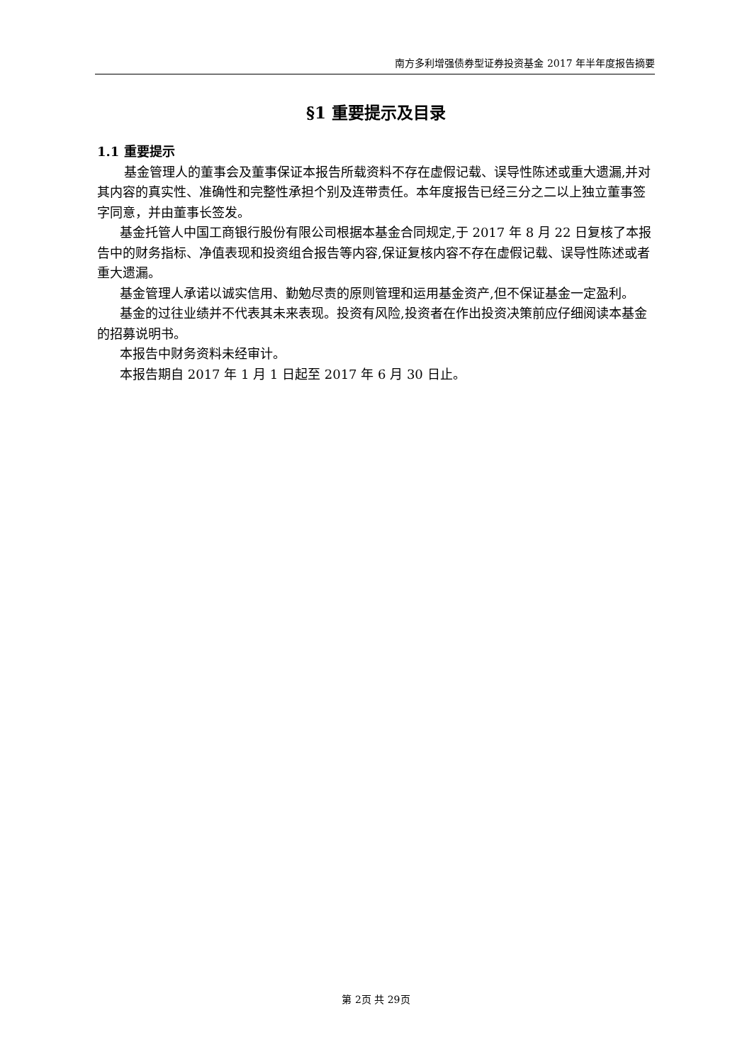南方多利增强债券型证券投资基金 2017 年半年度报告摘要
§1 重要提示及目录
1.1 重要提示
基金管理人的董事会及董事保证本报告所载资料不存在虚假记载、误导性陈述或重大遗漏,并对其内容的真实性、准确性和完整性承担个别及连带责任。本年度报告已经三分之二以上独立董事签字同意，并由董事长签发。
基金托管人中国工商银行股份有限公司根据本基金合同规定,于 2017 年 8 月 22 日复核了本报告中的财务指标、净值表现和投资组合报告等内容,保证复核内容不存在虚假记载、误导性陈述或者重大遗漏。
基金管理人承诺以诚实信用、勤勉尽责的原则管理和运用基金资产,但不保证基金一定盈利。
基金的过往业绩并不代表其未来表现。投资有风险,投资者在作出投资决策前应仔细阅读本基金的招募说明书。
本报告中财务资料未经审计。
本报告期自 2017 年 1 月 1 日起至 2017 年 6 月 30 日止。
第 2页 共 29页